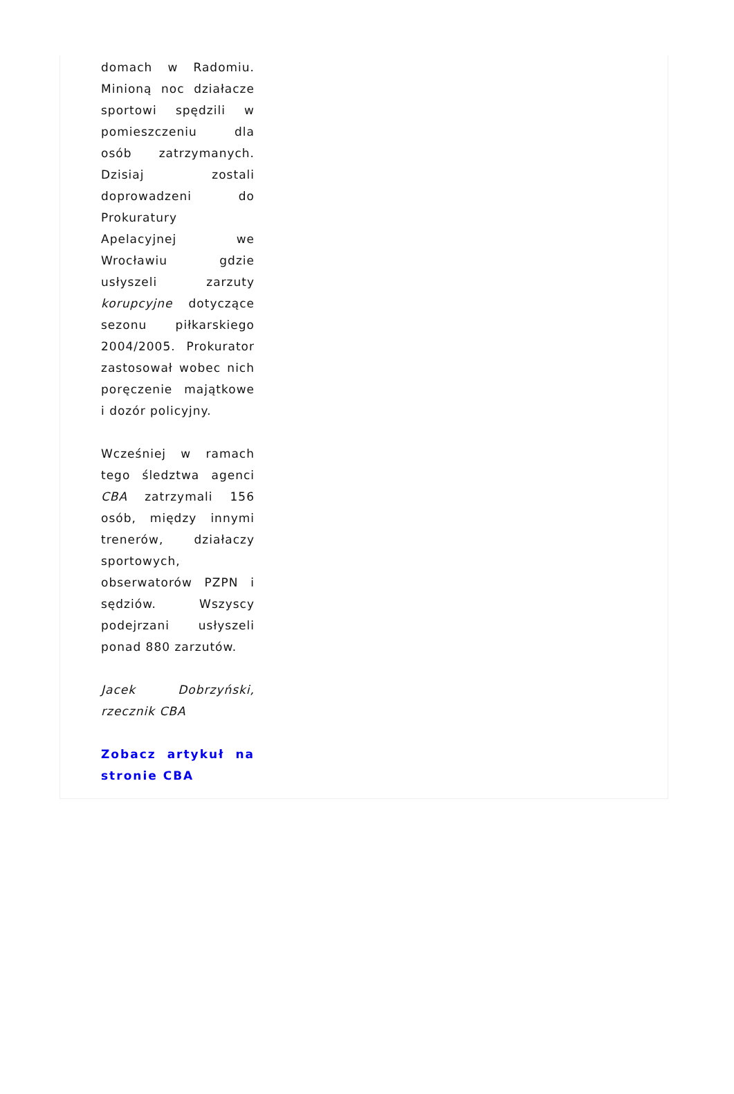domach w Radomiu. Minioną noc działacze sportowi spędzili w pomieszczeniu dla osób zatrzymanych. Dzisiaj zostali doprowadzeni do Prokuratury Apelacyjnej we Wrocławiu gdzie usłyszeli zarzuty korupcyjne dotyczące sezonu piłkarskiego 2004/2005. Prokurator zastosował wobec nich poręczenie majątkowe i dozór policyjny.
Wcześniej w ramach tego śledztwa agenci CBA zatrzymali 156 osób, między innymi trenerów, działaczy sportowych, obserwatorów PZPN i sędziów. Wszyscy podejrzani usłyszeli ponad 880 zarzutów.
Jacek Dobrzyński, rzecznik CBA
Zobacz artykuł na stronie CBA